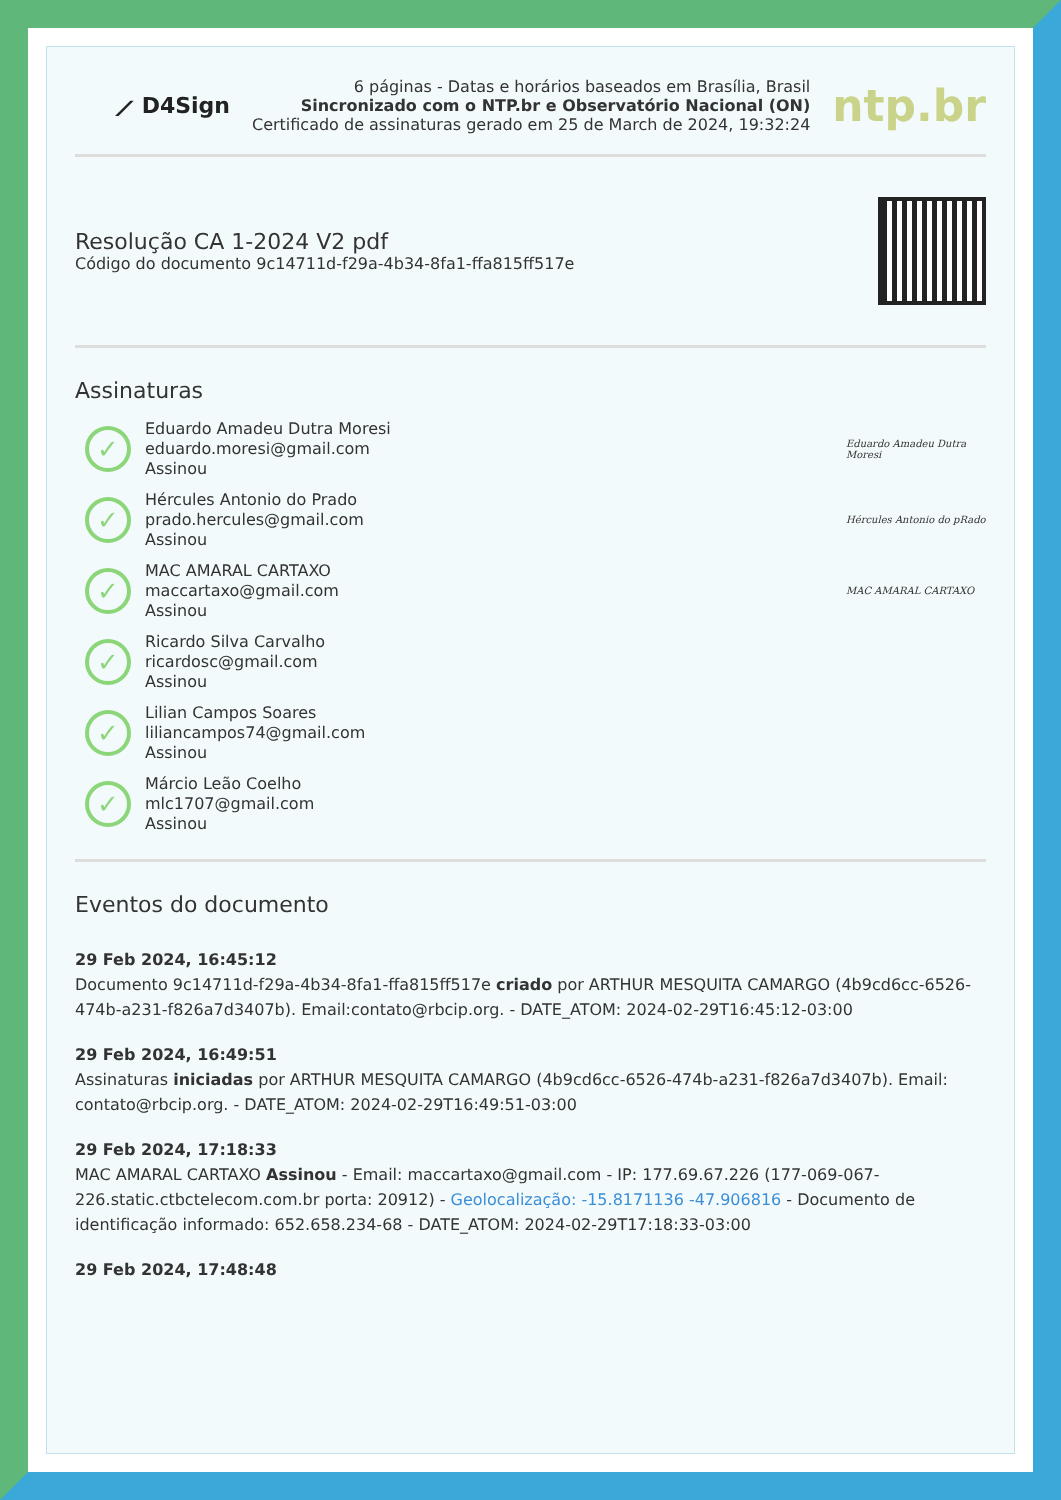⟋ D4Sign
6 páginas - Datas e horários baseados em Brasília, Brasil
Sincronizado com o NTP.br e Observatório Nacional (ON)
Certificado de assinaturas gerado em 25 de March de 2024, 19:32:24
ntp.br
Resolução CA 1-2024 V2 pdf
Código do documento 9c14711d-f29a-4b34-8fa1-ffa815ff517e
Assinaturas
✓
Eduardo Amadeu Dutra Moresi
eduardo.moresi@gmail.com
Assinou
Eduardo Amadeu Dutra Moresi
✓
Hércules Antonio do Prado
prado.hercules@gmail.com
Assinou
Hércules Antonio do pRado
✓
MAC AMARAL CARTAXO
maccartaxo@gmail.com
Assinou
MAC AMARAL CARTAXO
✓
Ricardo Silva Carvalho
ricardosc@gmail.com
Assinou
✓
Lilian Campos Soares
liliancampos74@gmail.com
Assinou
✓
Márcio Leão Coelho
mlc1707@gmail.com
Assinou
Eventos do documento
29 Feb 2024, 16:45:12
Documento 9c14711d-f29a-4b34-8fa1-ffa815ff517e criado por ARTHUR MESQUITA CAMARGO (4b9cd6cc-6526-474b-a231-f826a7d3407b). Email:contato@rbcip.org. - DATE_ATOM: 2024-02-29T16:45:12-03:00
29 Feb 2024, 16:49:51
Assinaturas iniciadas por ARTHUR MESQUITA CAMARGO (4b9cd6cc-6526-474b-a231-f826a7d3407b). Email: contato@rbcip.org. - DATE_ATOM: 2024-02-29T16:49:51-03:00
29 Feb 2024, 17:18:33
MAC AMARAL CARTAXO Assinou - Email: maccartaxo@gmail.com - IP: 177.69.67.226 (177-069-067-226.static.ctbctelecom.com.br porta: 20912) - Geolocalização: -15.8171136 -47.906816 - Documento de identificação informado: 652.658.234-68 - DATE_ATOM: 2024-02-29T17:18:33-03:00
29 Feb 2024, 17:48:48